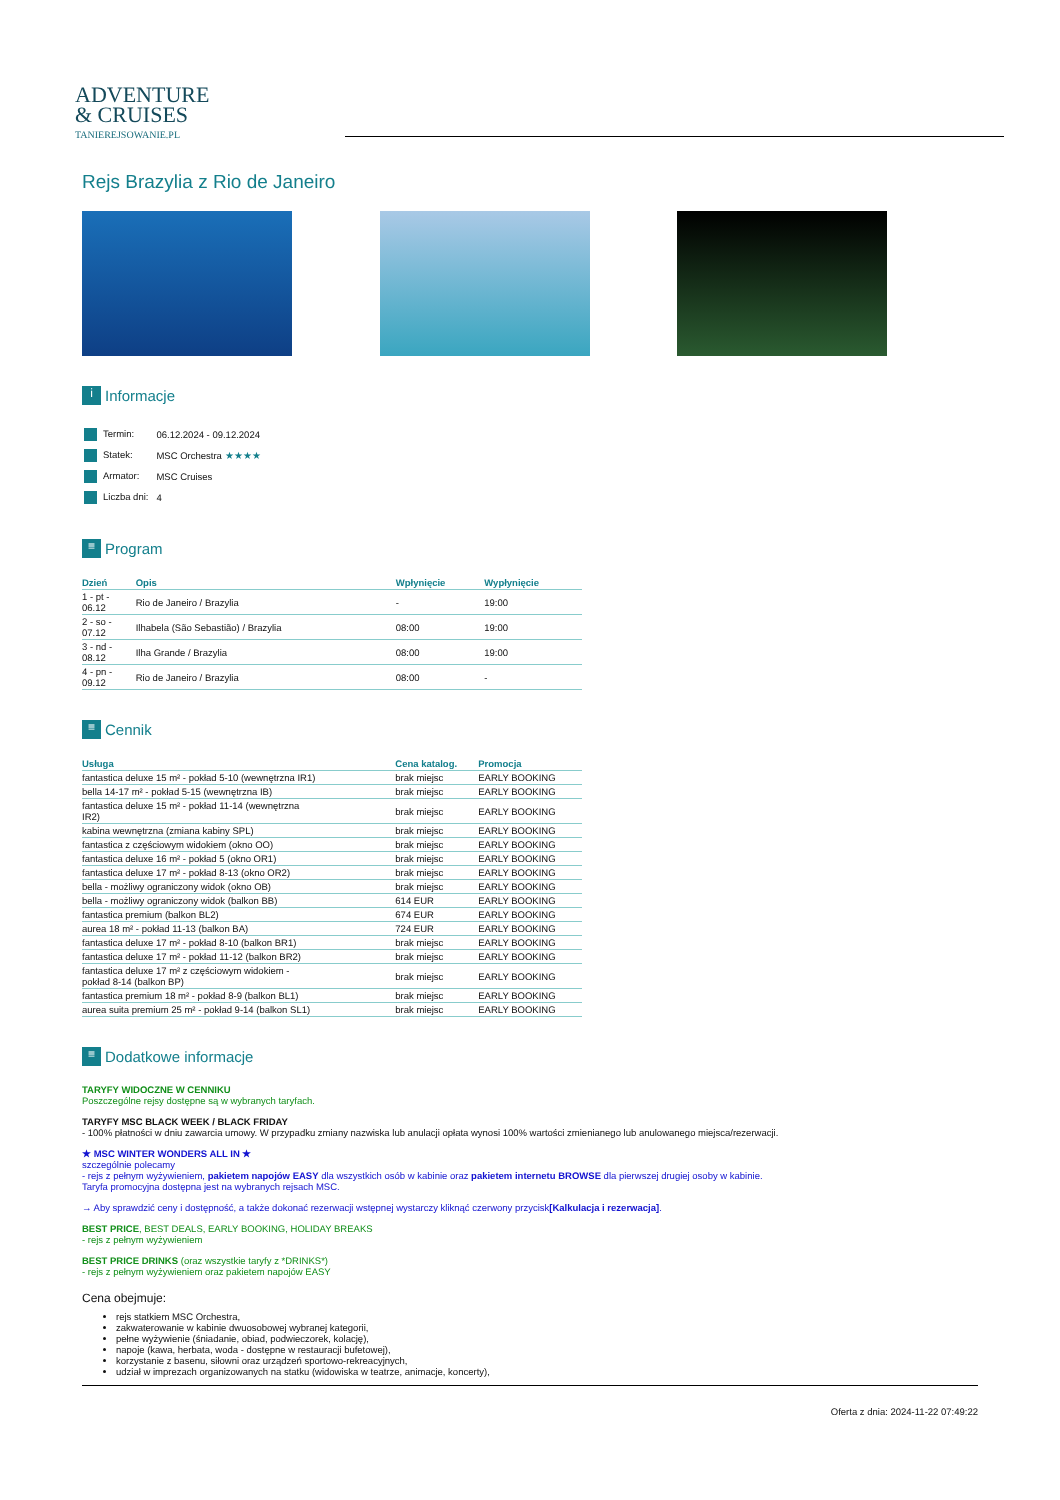ADVENTURE
& CRUISES
TANIEREJSOWANIE.PL
Rejs Brazylia z Rio de Janeiro
i Informacje
| Termin: | 06.12.2024 - 09.12.2024 |
| Statek: | MSC Orchestra ★★★★ |
| Armator: | MSC Cruises |
| Liczba dni: | 4 |
≡ Program
| Dzień | Opis | Wpłynięcie | Wypłynięcie |
| --- | --- | --- | --- |
| 1 - pt - 06.12 | Rio de Janeiro / Brazylia | - | 19:00 |
| 2 - so - 07.12 | Ilhabela (São Sebastião) / Brazylia | 08:00 | 19:00 |
| 3 - nd - 08.12 | Ilha Grande / Brazylia | 08:00 | 19:00 |
| 4 - pn - 09.12 | Rio de Janeiro / Brazylia | 08:00 | - |
≡ Cennik
| Usługa | Cena katalog. | Promocja |
| --- | --- | --- |
| fantastica deluxe 15 m² - pokład 5-10 (wewnętrzna IR1) | brak miejsc | EARLY BOOKING |
| bella 14-17 m² - pokład 5-15 (wewnętrzna IB) | brak miejsc | EARLY BOOKING |
| fantastica deluxe 15 m² - pokład 11-14 (wewnętrzna IR2) | brak miejsc | EARLY BOOKING |
| kabina wewnętrzna (zmiana kabiny SPL) | brak miejsc | EARLY BOOKING |
| fantastica z częściowym widokiem (okno OO) | brak miejsc | EARLY BOOKING |
| fantastica deluxe 16 m² - pokład 5 (okno OR1) | brak miejsc | EARLY BOOKING |
| fantastica deluxe 17 m² - pokład 8-13 (okno OR2) | brak miejsc | EARLY BOOKING |
| bella - możliwy ograniczony widok (okno OB) | brak miejsc | EARLY BOOKING |
| bella - możliwy ograniczony widok (balkon BB) | 614 EUR | EARLY BOOKING |
| fantastica premium (balkon BL2) | 674 EUR | EARLY BOOKING |
| aurea 18 m² - pokład 11-13 (balkon BA) | 724 EUR | EARLY BOOKING |
| fantastica deluxe 17 m² - pokład 8-10 (balkon BR1) | brak miejsc | EARLY BOOKING |
| fantastica deluxe 17 m² - pokład 11-12 (balkon BR2) | brak miejsc | EARLY BOOKING |
| fantastica deluxe 17 m² z częściowym widokiem - pokład 8-14 (balkon BP) | brak miejsc | EARLY BOOKING |
| fantastica premium 18 m² - pokład 8-9 (balkon BL1) | brak miejsc | EARLY BOOKING |
| aurea suita premium 25 m² - pokład 9-14 (balkon SL1) | brak miejsc | EARLY BOOKING |
≡ Dodatkowe informacje
TARYFY WIDOCZNE W CENNIKU
Poszczególne rejsy dostępne są w wybranych taryfach.
TARYFY MSC BLACK WEEK / BLACK FRIDAY
- 100% płatności w dniu zawarcia umowy. W przypadku zmiany nazwiska lub anulacji opłata wynosi 100% wartości zmienianego lub anulowanego miejsca/rezerwacji.
★ MSC WINTER WONDERS ALL IN ★
szczególnie polecamy
- rejs z pełnym wyżywieniem, pakietem napojów EASY dla wszystkich osób w kabinie oraz pakietem internetu BROWSE dla pierwszej drugiej osoby w kabinie.
Taryfa promocyjna dostępna jest na wybranych rejsach MSC.
→ Aby sprawdzić ceny i dostępność, a także dokonać rezerwacji wstępnej wystarczy kliknąć czerwony przycisk[Kalkulacja i rezerwacja].
BEST PRICE, BEST DEALS, EARLY BOOKING, HOLIDAY BREAKS
- rejs z pełnym wyżywieniem
BEST PRICE DRINKS (oraz wszystkie taryfy z *DRINKS*)
- rejs z pełnym wyżywieniem oraz pakietem napojów EASY
Cena obejmuje:
rejs statkiem MSC Orchestra,
zakwaterowanie w kabinie dwuosobowej wybranej kategorii,
pełne wyżywienie (śniadanie, obiad, podwieczorek, kolację),
napoje (kawa, herbata, woda - dostępne w restauracji bufetowej),
korzystanie z basenu, siłowni oraz urządzeń sportowo-rekreacyjnych,
udział w imprezach organizowanych na statku (widowiska w teatrze, animacje, koncerty),
Oferta z dnia: 2024-11-22 07:49:22